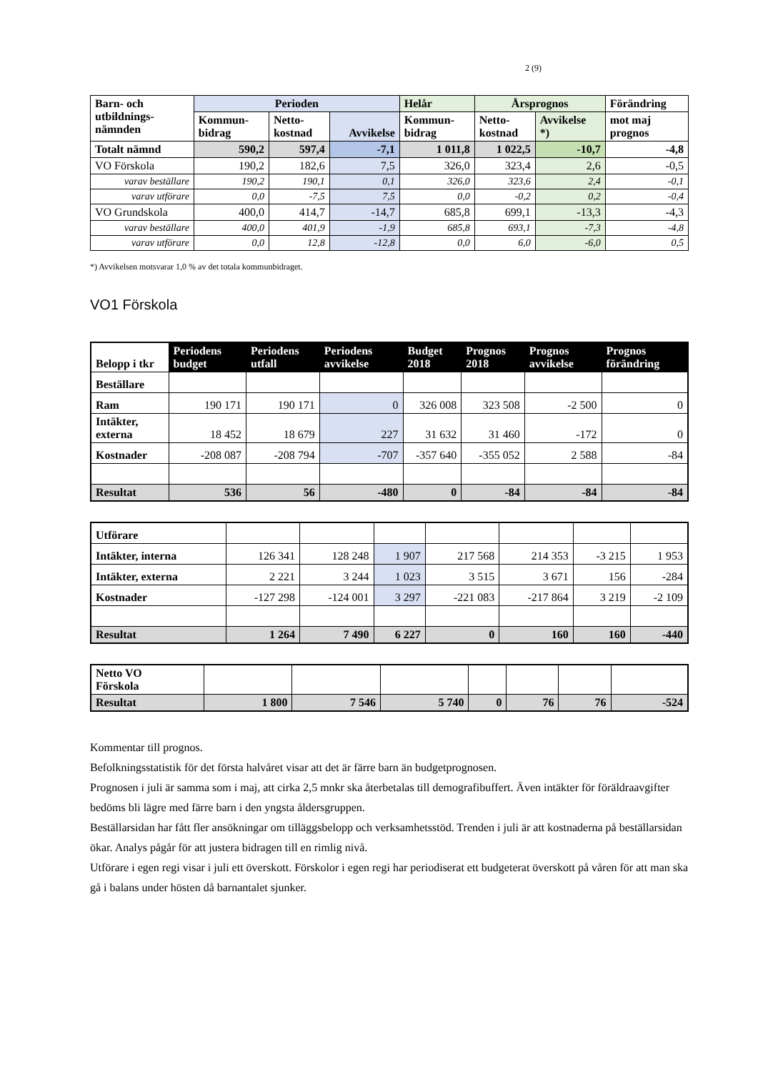2 (9)
| Barn- och utbildnings- nämnden | Perioden | | | Helår | Årsprognos | | Förändring |
| --- | --- | --- | --- | --- | --- | --- | --- |
| | Kommun- bidrag | Netto- kostnad | Avvikelse | Kommun- bidrag | Netto- kostnad | Avvikelse *) | mot maj prognos |
| Totalt nämnd | 590,2 | 597,4 | -7,1 | 1 011,8 | 1 022,5 | -10,7 | -4,8 |
| VO Förskola | 190,2 | 182,6 | 7,5 | 326,0 | 323,4 | 2,6 | -0,5 |
| varav beställare | 190,2 | 190,1 | 0,1 | 326,0 | 323,6 | 2,4 | -0,1 |
| varav utförare | 0,0 | -7,5 | 7,5 | 0,0 | -0,2 | 0,2 | -0,4 |
| VO Grundskola | 400,0 | 414,7 | -14,7 | 685,8 | 699,1 | -13,3 | -4,3 |
| varav beställare | 400,0 | 401,9 | -1,9 | 685,8 | 693,1 | -7,3 | -4,8 |
| varav utförare | 0,0 | 12,8 | -12,8 | 0,0 | 6,0 | -6,0 | 0,5 |
*) Avvikelsen motsvarar 1,0 % av det totala kommunbidraget.
VO1 Förskola
| Belopp i tkr | Periodens budget | Periodens utfall | Periodens avvikelse | Budget 2018 | Prognos 2018 | Prognos avvikelse | Prognos förändring |
| --- | --- | --- | --- | --- | --- | --- | --- |
| Beställare | | | | | | | |
| Ram | 190 171 | 190 171 | 0 | 326 008 | 323 508 | -2 500 | 0 |
| Intäkter, externa | 18 452 | 18 679 | 227 | 31 632 | 31 460 | -172 | 0 |
| Kostnader | -208 087 | -208 794 | -707 | -357 640 | -355 052 | 2 588 | -84 |
| Resultat | 536 | 56 | -480 | 0 | -84 | -84 | -84 |
| Utförare | | | | | | | |
| Intäkter, interna | 126 341 | 128 248 | 1 907 | 217 568 | 214 353 | -3 215 | 1 953 |
| Intäkter, externa | 2 221 | 3 244 | 1 023 | 3 515 | 3 671 | 156 | -284 |
| Kostnader | -127 298 | -124 001 | 3 297 | -221 083 | -217 864 | 3 219 | -2 109 |
| Resultat | 1 264 | 7 490 | 6 227 | 0 | 160 | 160 | -440 |
| Netto VO Förskola | | | | | | | |
| Resultat | 1 800 | 7 546 | 5 740 | 0 | 76 | 76 | -524 |
Kommentar till prognos.
Befolkningsstatistik för det första halvåret visar att det är färre barn än budgetprognosen.
Prognosen i juli är samma som i maj, att cirka 2,5 mnkr ska återbetalas till demografibuffert. Även intäkter för föräldraavgifter bedöms bli lägre med färre barn i den yngsta åldersgruppen.
Beställarsidan har fått fler ansökningar om tilläggsbelopp och verksamhetsstöd. Trenden i juli är att kostnaderna på beställarsidan ökar. Analys pågår för att justera bidragen till en rimlig nivå.
Utförare i egen regi visar i juli ett överskott. Förskolor i egen regi har periodiserat ett budgeterat överskott på våren för att man ska gå i balans under hösten då barnantalet sjunker.